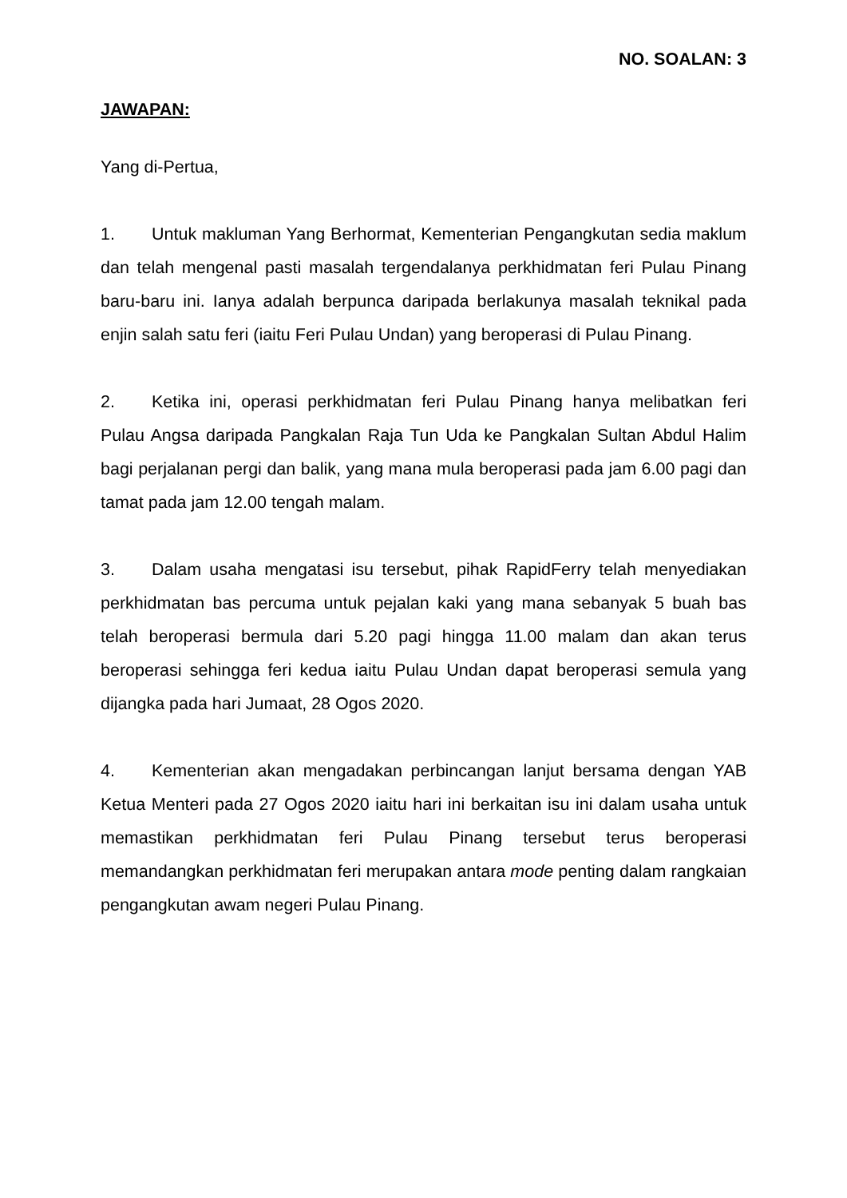NO. SOALAN: 3
JAWAPAN:
Yang di-Pertua,
1. Untuk makluman Yang Berhormat, Kementerian Pengangkutan sedia maklum dan telah mengenal pasti masalah tergendalanya perkhidmatan feri Pulau Pinang baru-baru ini. Ianya adalah berpunca daripada berlakunya masalah teknikal pada enjin salah satu feri (iaitu Feri Pulau Undan) yang beroperasi di Pulau Pinang.
2. Ketika ini, operasi perkhidmatan feri Pulau Pinang hanya melibatkan feri Pulau Angsa daripada Pangkalan Raja Tun Uda ke Pangkalan Sultan Abdul Halim bagi perjalanan pergi dan balik, yang mana mula beroperasi pada jam 6.00 pagi dan tamat pada jam 12.00 tengah malam.
3. Dalam usaha mengatasi isu tersebut, pihak RapidFerry telah menyediakan perkhidmatan bas percuma untuk pejalan kaki yang mana sebanyak 5 buah bas telah beroperasi bermula dari 5.20 pagi hingga 11.00 malam dan akan terus beroperasi sehingga feri kedua iaitu Pulau Undan dapat beroperasi semula yang dijangka pada hari Jumaat, 28 Ogos 2020.
4. Kementerian akan mengadakan perbincangan lanjut bersama dengan YAB Ketua Menteri pada 27 Ogos 2020 iaitu hari ini berkaitan isu ini dalam usaha untuk memastikan perkhidmatan feri Pulau Pinang tersebut terus beroperasi memandangkan perkhidmatan feri merupakan antara mode penting dalam rangkaian pengangkutan awam negeri Pulau Pinang.